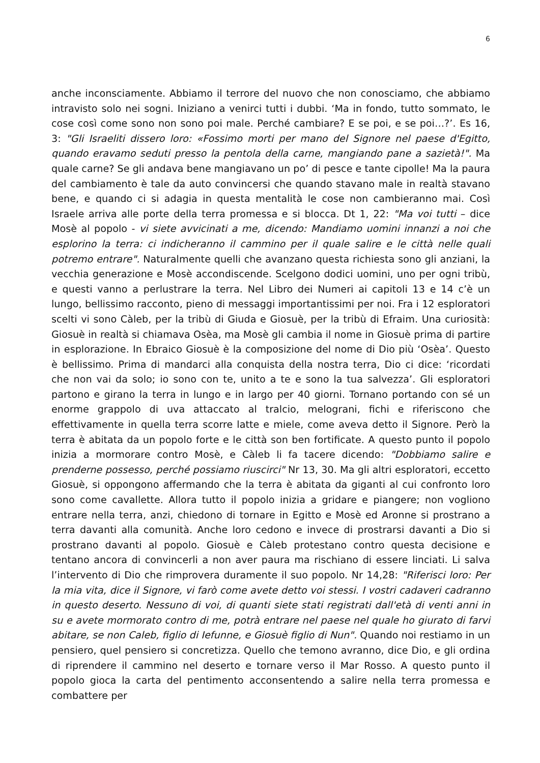6
anche inconsciamente. Abbiamo il terrore del nuovo che non conosciamo, che abbiamo intravisto solo nei sogni. Iniziano a venirci tutti i dubbi. ‘Ma in fondo, tutto sommato, le cose così come sono non sono poi male. Perché cambiare? E se poi, e se poi…?’. Es 16, 3: "Gli Israeliti dissero loro: «Fossimo morti per mano del Signore nel paese d'Egitto, quando eravamo seduti presso la pentola della carne, mangiando pane a sazietà!". Ma quale carne? Se gli andava bene mangiavano un po’ di pesce e tante cipolle! Ma la paura del cambiamento è tale da auto convincersi che quando stavano male in realtà stavano bene, e quando ci si adagia in questa mentalità le cose non cambieranno mai. Così Israele arriva alle porte della terra promessa e si blocca. Dt 1, 22: "Ma voi tutti – dice Mosè al popolo - vi siete avvicinati a me, dicendo: Mandiamo uomini innanzi a noi che esplorino la terra: ci indicheranno il cammino per il quale salire e le città nelle quali potremo entrare". Naturalmente quelli che avanzano questa richiesta sono gli anziani, la vecchia generazione e Mosè accondiscende. Scelgono dodici uomini, uno per ogni tribù, e questi vanno a perlustrare la terra. Nel Libro dei Numeri ai capitoli 13 e 14 c’è un lungo, bellissimo racconto, pieno di messaggi importantissimi per noi. Fra i 12 esploratori scelti vi sono Càleb, per la tribù di Giuda e Giosuè, per la tribù di Efraim. Una curiosità: Giosuè in realtà si chiamava Osèa, ma Mosè gli cambia il nome in Giosuè prima di partire in esplorazione. In Ebraico Giosuè è la composizione del nome di Dio più ‘Osèa’. Questo è bellissimo. Prima di mandarci alla conquista della nostra terra, Dio ci dice: ‘ricordati che non vai da solo; io sono con te, unito a te e sono la tua salvezza’. Gli esploratori partono e girano la terra in lungo e in largo per 40 giorni. Tornano portando con sé un enorme grappolo di uva attaccato al tralcio, melograni, fichi e riferiscono che effettivamente in quella terra scorre latte e miele, come aveva detto il Signore. Però la terra è abitata da un popolo forte e le città son ben fortificate. A questo punto il popolo inizia a mormorare contro Mosè, e Càleb li fa tacere dicendo: "Dobbiamo salire e prenderne possesso, perché possiamo riuscirci" Nr 13, 30. Ma gli altri esploratori, eccetto Giosuè, si oppongono affermando che la terra è abitata da giganti al cui confronto loro sono come cavallette. Allora tutto il popolo inizia a gridare e piangere; non vogliono entrare nella terra, anzi, chiedono di tornare in Egitto e Mosè ed Aronne si prostrano a terra davanti alla comunità. Anche loro cedono e invece di prostrarsi davanti a Dio si prostrano davanti al popolo. Giosuè e Càleb protestano contro questa decisione e tentano ancora di convincerli a non aver paura ma rischiano di essere linciati. Li salva l’intervento di Dio che rimprovera duramente il suo popolo. Nr 14,28: "Riferisci loro: Per la mia vita, dice il Signore, vi farò come avete detto voi stessi. I vostri cadaveri cadranno in questo deserto. Nessuno di voi, di quanti siete stati registrati dall'età di venti anni in su e avete mormorato contro di me, potrà entrare nel paese nel quale ho giurato di farvi abitare, se non Caleb, figlio di Iefunne, e Giosuè figlio di Nun". Quando noi restiamo in un pensiero, quel pensiero si concretizza. Quello che temono avranno, dice Dio, e gli ordina di riprendere il cammino nel deserto e tornare verso il Mar Rosso. A questo punto il popolo gioca la carta del pentimento acconsentendo a salire nella terra promessa e combattere per